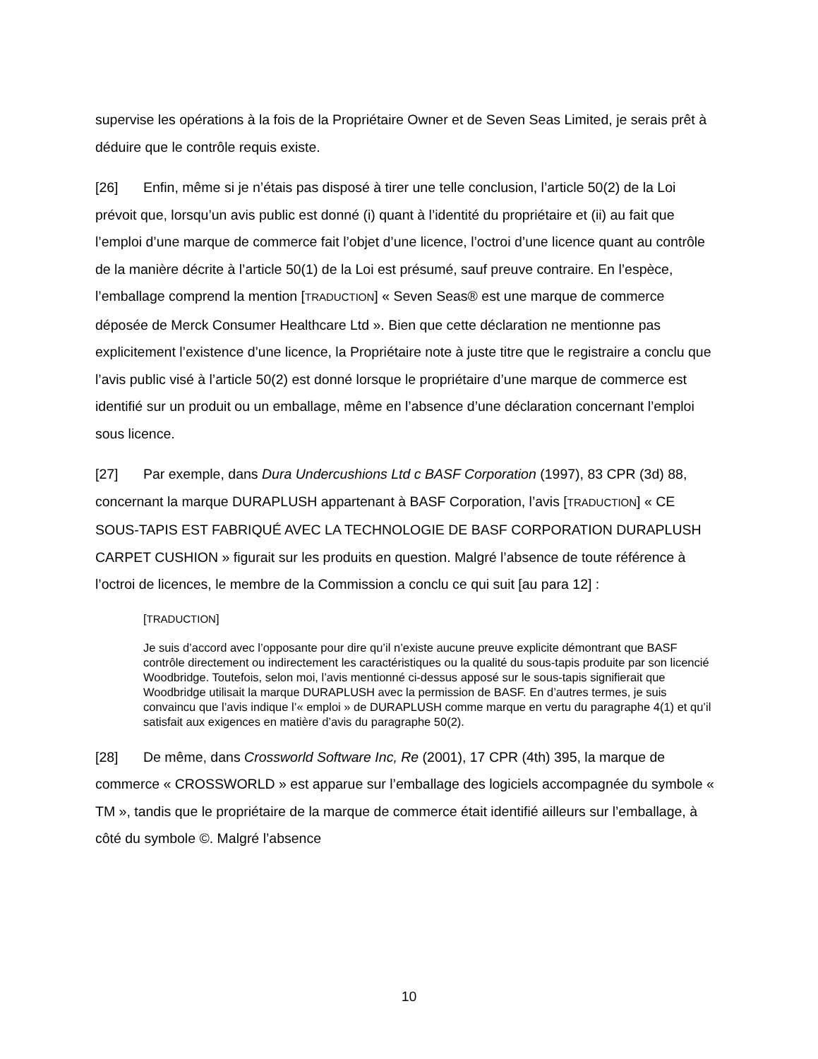supervise les opérations à la fois de la Propriétaire Owner et de Seven Seas Limited, je serais prêt à déduire que le contrôle requis existe.
[26] Enfin, même si je n’étais pas disposé à tirer une telle conclusion, l’article 50(2) de la Loi prévoit que, lorsqu’un avis public est donné (i) quant à l’identité du propriétaire et (ii) au fait que l’emploi d’une marque de commerce fait l’objet d’une licence, l’octroi d’une licence quant au contrôle de la manière décrite à l’article 50(1) de la Loi est présumé, sauf preuve contraire. En l’espèce, l’emballage comprend la mention [TRADUCTION] « Seven Seas® est une marque de commerce déposée de Merck Consumer Healthcare Ltd ». Bien que cette déclaration ne mentionne pas explicitement l’existence d’une licence, la Propriétaire note à juste titre que le registraire a conclu que l’avis public visé à l’article 50(2) est donné lorsque le propriétaire d’une marque de commerce est identifié sur un produit ou un emballage, même en l’absence d’une déclaration concernant l’emploi sous licence.
[27] Par exemple, dans Dura Undercushions Ltd c BASF Corporation (1997), 83 CPR (3d) 88, concernant la marque DURAPLUSH appartenant à BASF Corporation, l’avis [TRADUCTION] « CE SOUS-TAPIS EST FABRIQUÉ AVEC LA TECHNOLOGIE DE BASF CORPORATION DURAPLUSH CARPET CUSHION » figurait sur les produits en question. Malgré l’absence de toute référence à l’octroi de licences, le membre de la Commission a conclu ce qui suit [au para 12] :
[TRADUCTION]
Je suis d’accord avec l’opposante pour dire qu’il n’existe aucune preuve explicite démontrant que BASF contrôle directement ou indirectement les caractéristiques ou la qualité du sous-tapis produite par son licencié Woodbridge. Toutefois, selon moi, l’avis mentionné ci-dessus apposé sur le sous-tapis signifierait que Woodbridge utilisait la marque DURAPLUSH avec la permission de BASF. En d’autres termes, je suis convaincu que l’avis indique l’« emploi » de DURAPLUSH comme marque en vertu du paragraphe 4(1) et qu’il satisfait aux exigences en matière d’avis du paragraphe 50(2).
[28] De même, dans Crossworld Software Inc, Re (2001), 17 CPR (4th) 395, la marque de commerce « CROSSWORLD » est apparue sur l’emballage des logiciels accompagnée du symbole « TM », tandis que le propriétaire de la marque de commerce était identifié ailleurs sur l’emballage, à côté du symbole ©. Malgré l’absence
10